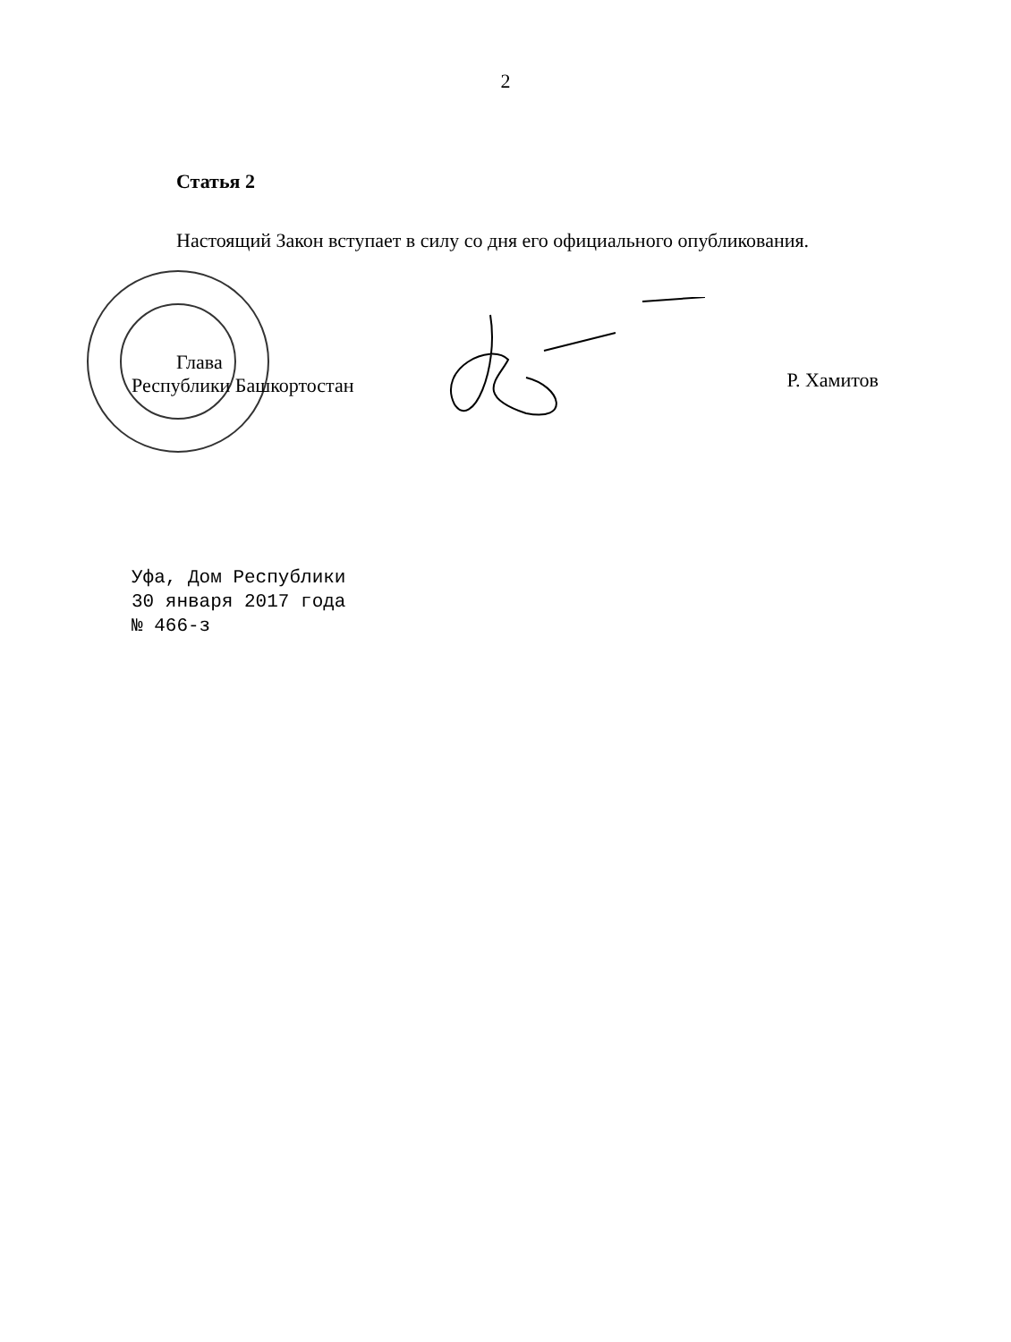2
Статья 2
Настоящий Закон вступает в силу со дня его официального опубликования.
Глава
Республики Башкортостан
Р. Хамитов
Уфа, Дом Республики
30 января 2017 года
№ 466-з